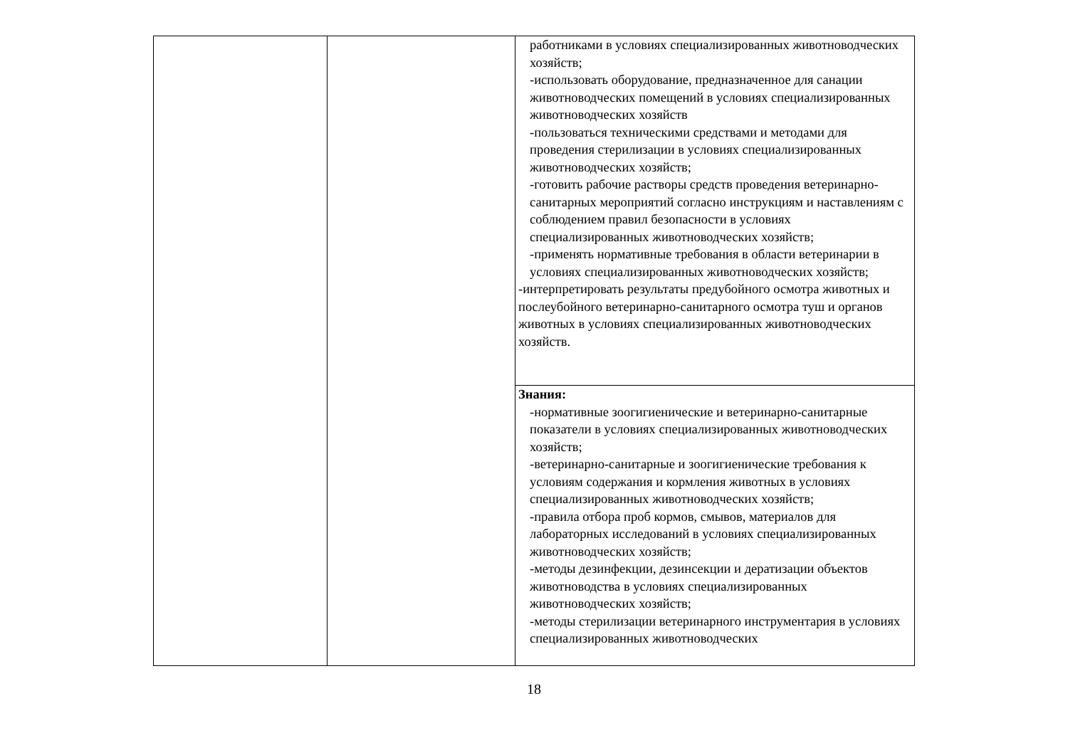| | | работниками в условиях специализированных животноводческих хозяйств; -использовать оборудование, предназначенное для санации животноводческих помещений в условиях специализированных животноводческих хозяйств -пользоваться техническими средствами и методами для проведения стерилизации в условиях специализированных животноводческих хозяйств; -готовить рабочие растворы средств проведения ветеринарно-санитарных мероприятий согласно инструкциям и наставлениям с соблюдением правил безопасности в условиях специализированных животноводческих хозяйств; -применять нормативные требования в области ветеринарии в условиях специализированных животноводческих хозяйств; -интерпретировать результаты предубойного осмотра животных и послеубойного ветеринарно-санитарного осмотра туш и органов животных в условиях специализированных животноводческих хозяйств. |
| | | Знания: -нормативные зоогигиенические и ветеринарно-санитарные показатели в условиях специализированных животноводческих хозяйств; -ветеринарно-санитарные и зоогигиенические требования к условиям содержания и кормления животных в условиях специализированных животноводческих хозяйств; -правила отбора проб кормов, смывов, материалов для лабораторных исследований в условиях специализированных животноводческих хозяйств; -методы дезинфекции, дезинсекции и дератизации объектов животноводства в условиях специализированных животноводческих хозяйств; -методы стерилизации ветеринарного инструментария в условиях специализированных животноводческих |
18